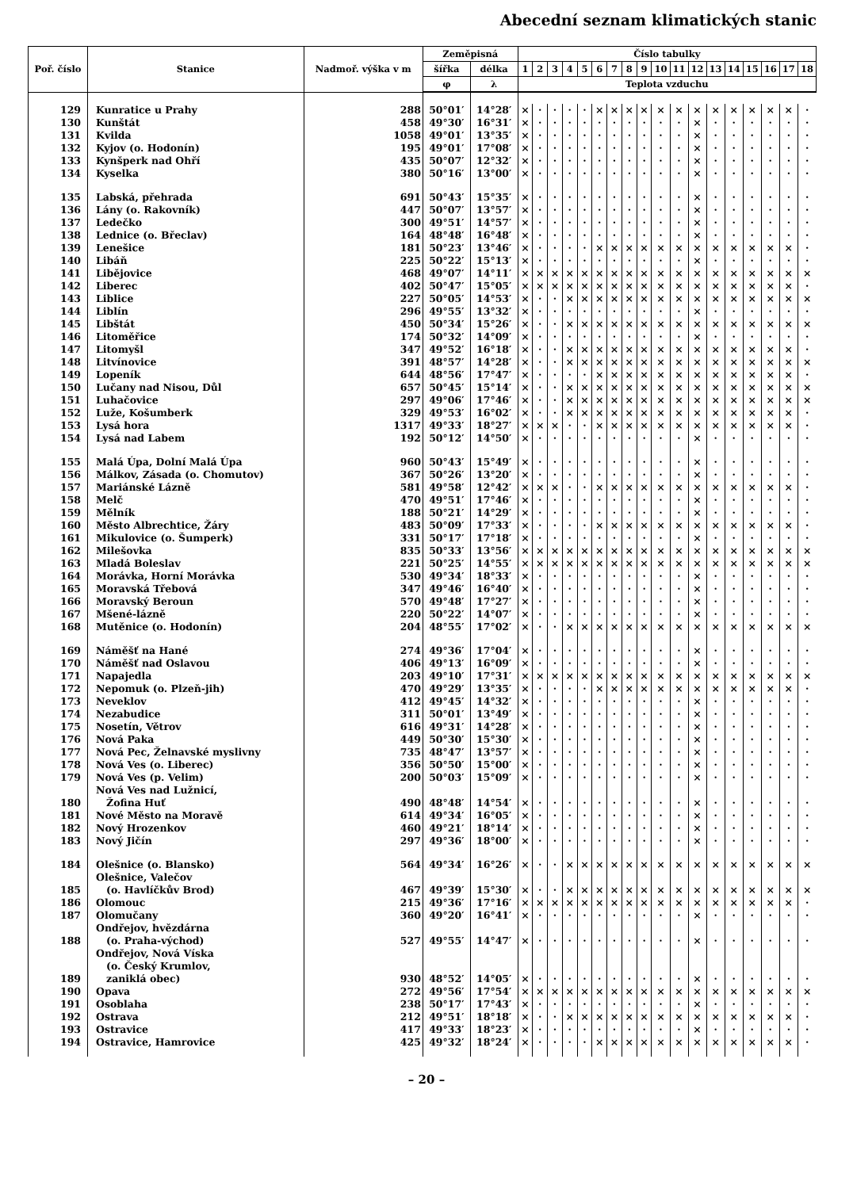Abecední seznam klimatických stanic
| Poř. číslo | Stanice | Nadmoř. výška v m | Zeměpisná | | Číslo tabulky | | | | | | | | | | | | | | | | | |
| --- | --- | --- | --- | --- | --- | --- | --- | --- | --- | --- | --- | --- | --- | --- | --- | --- | --- | --- | --- | --- | --- | --- |
| | | | šířka | délka | 1 | 2 | 3 | 4 | 5 | 6 | 7 | 8 | 9 | 10 | 11 | 12 | 13 | 14 | 15 | 16 | 17 | 18 |
| | | | φ | λ | Teplota vzduchu | | | | | | | | | | | | | | | | | |
| 129 | Kunratice u Prahy | 288 | 50°01′ | 14°28′ | × | · | · | · | · | × | × | × | × | × | × | × | × | × | × | × | × | · |
| 130 | Kunštát | 458 | 49°30′ | 16°31′ | × | · | · | · | · | · | · | · | · | · | · | × | · | · | · | · | · | · |
| 131 | Kvilda | 1058 | 49°01′ | 13°35′ | × | · | · | · | · | · | · | · | · | · | · | × | · | · | · | · | · | · |
| 132 | Kyjov (o. Hodonín) | 195 | 49°01′ | 17°08′ | × | · | · | · | · | · | · | · | · | · | · | × | · | · | · | · | · | · |
| 133 | Kynšperk nad Ohří | 435 | 50°07′ | 12°32′ | × | · | · | · | · | · | · | · | · | · | · | × | · | · | · | · | · | · |
| 134 | Kyselka | 380 | 50°16′ | 13°00′ | × | · | · | · | · | · | · | · | · | · | · | × | · | · | · | · | · | · |
| 135 | Labská, přehrada | 691 | 50°43′ | 15°35′ | × | · | · | · | · | · | · | · | · | · | · | × | · | · | · | · | · | · |
| 136 | Lány (o. Rakovník) | 447 | 50°07′ | 13°57′ | × | · | · | · | · | · | · | · | · | · | · | × | · | · | · | · | · | · |
| 137 | Ledečko | 300 | 49°51′ | 14°57′ | × | · | · | · | · | · | · | · | · | · | · | × | · | · | · | · | · | · |
| 138 | Lednice (o. Břeclav) | 164 | 48°48′ | 16°48′ | × | · | · | · | · | · | · | · | · | · | · | × | · | · | · | · | · | · |
| 139 | Lenešice | 181 | 50°23′ | 13°46′ | × | · | · | · | · | × | × | × | × | × | × | × | × | × | × | × | × | · |
| 140 | Libáň | 225 | 50°22′ | 15°13′ | × | · | · | · | · | · | · | · | · | · | · | × | · | · | · | · | · | · |
| 141 | Libějovice | 468 | 49°07′ | 14°11′ | × | × | × | × | × | × | × | × | × | × | × | × | × | × | × | × | × | × |
| 142 | Liberec | 402 | 50°47′ | 15°05′ | × | × | × | × | × | × | × | × | × | × | × | × | × | × | × | × | × | · |
| 143 | Liblice | 227 | 50°05′ | 14°53′ | × | · | · | × | × | × | × | × | × | × | × | × | × | × | × | × | × | × |
| 144 | Liblín | 296 | 49°55′ | 13°32′ | × | · | · | · | · | · | · | · | · | · | · | × | · | · | · | · | · | · |
| 145 | Libštát | 450 | 50°34′ | 15°26′ | × | · | · | × | × | × | × | × | × | × | × | × | × | × | × | × | × | × |
| 146 | Litoměřice | 174 | 50°32′ | 14°09′ | × | · | · | · | · | · | · | · | · | · | · | × | · | · | · | · | · | · |
| 147 | Litomyšl | 347 | 49°52′ | 16°18′ | × | · | · | × | × | × | × | × | × | × | × | × | × | × | × | × | × | · |
| 148 | Litvínovice | 391 | 48°57′ | 14°28′ | × | · | · | × | × | × | × | × | × | × | × | × | × | × | × | × | × | × |
| 149 | Lopeník | 644 | 48°56′ | 17°47′ | × | · | · | · | · | × | × | × | × | × | × | × | × | × | × | × | × | · |
| 150 | Lučany nad Nisou, Důl | 657 | 50°45′ | 15°14′ | × | · | · | × | × | × | × | × | × | × | × | × | × | × | × | × | × | × |
| 151 | Luhačovice | 297 | 49°06′ | 17°46′ | × | · | · | × | × | × | × | × | × | × | × | × | × | × | × | × | × | × |
| 152 | Luže, Košumberk | 329 | 49°53′ | 16°02′ | × | · | · | × | × | × | × | × | × | × | × | × | × | × | × | × | × | · |
| 153 | Lysá hora | 1317 | 49°33′ | 18°27′ | × | × | × | · | · | × | × | × | × | × | × | × | × | × | × | × | × | · |
| 154 | Lysá nad Labem | 192 | 50°12′ | 14°50′ | × | · | · | · | · | · | · | · | · | · | · | × | · | · | · | · | · | · |
| 155 | Malá Úpa, Dolní Malá Úpa | 960 | 50°43′ | 15°49′ | × | · | · | · | · | · | · | · | · | · | · | × | · | · | · | · | · | · |
| 156 | Málkov, Zásada (o. Chomutov) | 367 | 50°26′ | 13°20′ | × | · | · | · | · | · | · | · | · | · | · | × | · | · | · | · | · | · |
| 157 | Mariánské Lázně | 581 | 49°58′ | 12°42′ | × | × | × | · | · | × | × | × | × | × | × | × | × | × | × | × | × | · |
| 158 | Melč | 470 | 49°51′ | 17°46′ | × | · | · | · | · | · | · | · | · | · | · | × | · | · | · | · | · | · |
| 159 | Mělník | 188 | 50°21′ | 14°29′ | × | · | · | · | · | · | · | · | · | · | · | × | · | · | · | · | · | · |
| 160 | Město Albrechtice, Žáry | 483 | 50°09′ | 17°33′ | × | · | · | · | · | × | × | × | × | × | × | × | × | × | × | × | × | · |
| 161 | Mikulovice (o. Šumperk) | 331 | 50°17′ | 17°18′ | × | · | · | · | · | · | · | · | · | · | · | × | · | · | · | · | · | · |
| 162 | Milešovka | 835 | 50°33′ | 13°56′ | × | × | × | × | × | × | × | × | × | × | × | × | × | × | × | × | × | × |
| 163 | Mladá Boleslav | 221 | 50°25′ | 14°55′ | × | × | × | × | × | × | × | × | × | × | × | × | × | × | × | × | × | × |
| 164 | Morávka, Horní Morávka | 530 | 49°34′ | 18°33′ | × | · | · | · | · | · | · | · | · | · | · | × | · | · | · | · | · | · |
| 165 | Moravská Třebová | 347 | 49°46′ | 16°40′ | × | · | · | · | · | · | · | · | · | · | · | × | · | · | · | · | · | · |
| 166 | Moravský Beroun | 570 | 49°48′ | 17°27′ | × | · | · | · | · | · | · | · | · | · | · | × | · | · | · | · | · | · |
| 167 | Mšené-lázně | 220 | 50°22′ | 14°07′ | × | · | · | · | · | · | · | · | · | · | · | × | · | · | · | · | · | · |
| 168 | Mutěnice (o. Hodonín) | 204 | 48°55′ | 17°02′ | × | · | · | × | × | × | × | × | × | × | × | × | × | × | × | × | × | × |
| 169 | Náměšť na Hané | 274 | 49°36′ | 17°04′ | × | · | · | · | · | · | · | · | · | · | · | × | · | · | · | · | · | · |
| 170 | Náměšť nad Oslavou | 406 | 49°13′ | 16°09′ | × | · | · | · | · | · | · | · | · | · | · | × | · | · | · | · | · | · |
| 171 | Napajedla | 203 | 49°10′ | 17°31′ | × | × | × | × | × | × | × | × | × | × | × | × | × | × | × | × | × | × |
| 172 | Nepomuk (o. Plzeň-jih) | 470 | 49°29′ | 13°35′ | × | · | · | · | · | × | × | × | × | × | × | × | × | × | × | × | × | · |
| 173 | Neveklov | 412 | 49°45′ | 14°32′ | × | · | · | · | · | · | · | · | · | · | · | × | · | · | · | · | · | · |
| 174 | Nezabudice | 311 | 50°01′ | 13°49′ | × | · | · | · | · | · | · | · | · | · | · | × | · | · | · | · | · | · |
| 175 | Nosetín, Větrov | 616 | 49°31′ | 14°28′ | × | · | · | · | · | · | · | · | · | · | · | × | · | · | · | · | · | · |
| 176 | Nová Paka | 449 | 50°30′ | 15°30′ | × | · | · | · | · | · | · | · | · | · | · | × | · | · | · | · | · | · |
| 177 | Nová Pec, Želnavské myslivny | 735 | 48°47′ | 13°57′ | × | · | · | · | · | · | · | · | · | · | · | × | · | · | · | · | · | · |
| 178 | Nová Ves (o. Liberec) | 356 | 50°50′ | 15°00′ | × | · | · | · | · | · | · | · | · | · | · | × | · | · | · | · | · | · |
| 179 | Nová Ves (p. Velim) | 200 | 50°03′ | 15°09′ | × | · | · | · | · | · | · | · | · | · | · | × | · | · | · | · | · | · |
| 180 | Nová Ves nad Lužnicí, Žofina Huť | 490 | 48°48′ | 14°54′ | × | · | · | · | · | · | · | · | · | · | · | × | · | · | · | · | · | · |
| 181 | Nové Město na Moravě | 614 | 49°34′ | 16°05′ | × | · | · | · | · | · | · | · | · | · | · | × | · | · | · | · | · | · |
| 182 | Nový Hrozenkov | 460 | 49°21′ | 18°14′ | × | · | · | · | · | · | · | · | · | · | · | × | · | · | · | · | · | · |
| 183 | Nový Jičín | 297 | 49°36′ | 18°00′ | × | · | · | · | · | · | · | · | · | · | · | × | · | · | · | · | · | · |
| 184 | Olešnice (o. Blansko) | 564 | 49°34′ | 16°26′ | × | · | · | × | × | × | × | × | × | × | × | × | × | × | × | × | × | × |
| 185 | Olešnice, Valečov (o. Havlíčkův Brod) | 467 | 49°39′ | 15°30′ | × | · | · | × | × | × | × | × | × | × | × | × | × | × | × | × | × | × |
| 186 | Olomouc | 215 | 49°36′ | 17°16′ | × | × | × | × | × | × | × | × | × | × | × | × | × | × | × | × | × | · |
| 187 | Olomučany | 360 | 49°20′ | 16°41′ | × | · | · | · | · | · | · | · | · | · | · | × | · | · | · | · | · | · |
| 188 | Ondřejov, hvězdárna (o. Praha-východ) | 527 | 49°55′ | 14°47′ | × | · | · | · | · | · | · | · | · | · | · | × | · | · | · | · | · | · |
| 189 | Ondřejov, Nová Víska (o. Český Krumlov, zaniklá obec) | 930 | 48°52′ | 14°05′ | × | · | · | · | · | · | · | · | · | · | · | × | · | · | · | · | · | · |
| 190 | Opava | 272 | 49°56′ | 17°54′ | × | × | × | × | × | × | × | × | × | × | × | × | × | × | × | × | × | × |
| 191 | Osoblaha | 238 | 50°17′ | 17°43′ | × | · | · | · | · | · | · | · | · | · | · | × | · | · | · | · | · | · |
| 192 | Ostrava | 212 | 49°51′ | 18°18′ | × | · | · | × | × | × | × | × | × | × | × | × | × | × | × | × | × | · |
| 193 | Ostravice | 417 | 49°33′ | 18°23′ | × | · | · | · | · | · | · | · | · | · | · | × | · | · | · | · | · | · |
| 194 | Ostravice, Hamrovice | 425 | 49°32′ | 18°24′ | × | · | · | · | · | × | × | × | × | × | × | × | × | × | × | × | × | · |
– 20 –